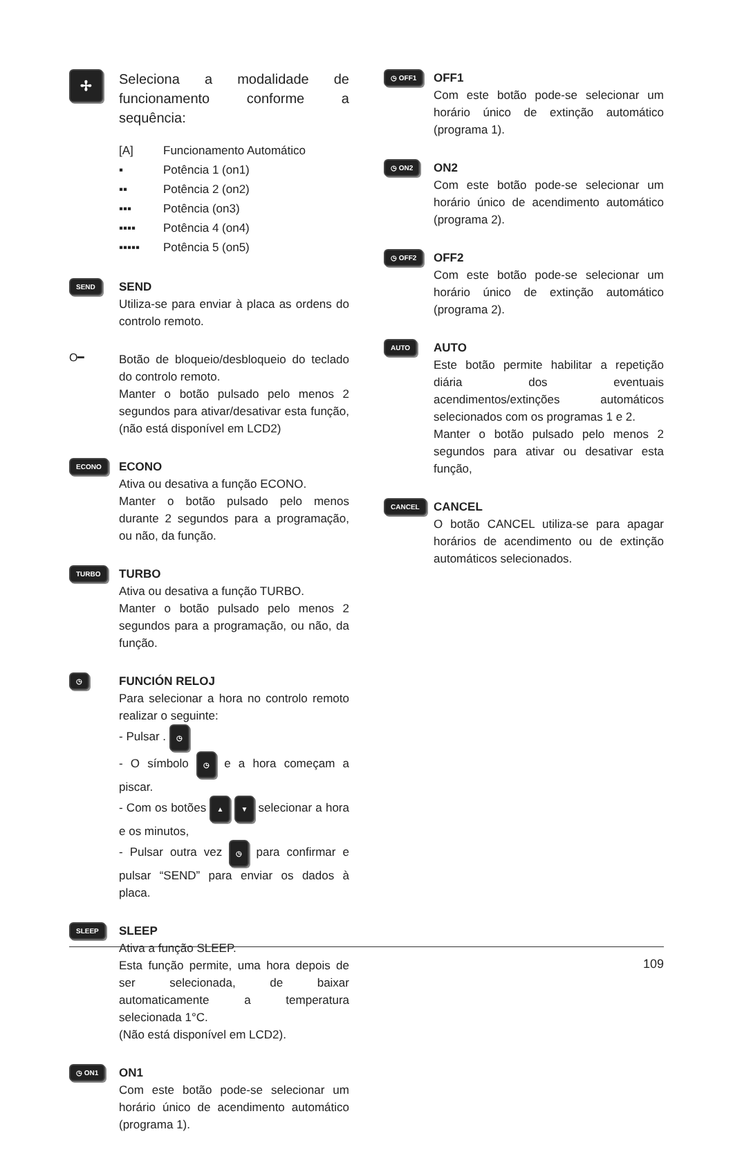✢
Seleciona a modalidade de funcionamento conforme a sequência:
[A] Funcionamento Automático
▪ Potência 1 (on1)
▪▪ Potência 2 (on2)
▪▪▪ Potência (on3)
▪▪▪▪ Potência 4 (on4)
▪▪▪▪▪ Potência 5 (on5)
SEND
SEND
Utiliza-se para enviar à placa as ordens do controlo remoto.
O━
Botão de bloqueio/desbloqueio do teclado do controlo remoto.
Manter o botão pulsado pelo menos 2 segundos para ativar/desativar esta função, (não está disponível em LCD2)
ECONO
ECONO
Ativa ou desativa a função ECONO.
Manter o botão pulsado pelo menos durante 2 segundos para a programação, ou não, da função.
TURBO
TURBO
Ativa ou desativa a função TURBO.
Manter o botão pulsado pelo menos 2 segundos para a programação, ou não, da função.
◷
FUNCIÓN RELOJ
Para selecionar a hora no controlo remoto realizar o seguinte:
- Pulsar . ◷
- O símbolo ◷ e a hora começam a piscar.
- Com os botões ▲ ▼ selecionar a hora e os minutos,
- Pulsar outra vez ◷ para confirmar e pulsar “SEND” para enviar os dados à placa.
SLEEP
SLEEP
Ativa a função SLEEP.
Esta função permite, uma hora depois de ser selecionada, de baixar automaticamente a temperatura selecionada 1°C.
(Não está disponível em LCD2).
◷ ON1
ON1
Com este botão pode-se selecionar um horário único de acendimento automático (programa 1).
◷ OFF1
OFF1
Com este botão pode-se selecionar um horário único de extinção automático (programa 1).
◷ ON2
ON2
Com este botão pode-se selecionar um horário único de acendimento automático (programa 2).
◷ OFF2
OFF2
Com este botão pode-se selecionar um horário único de extinção automático (programa 2).
AUTO
AUTO
Este botão permite habilitar a repetição diária dos eventuais acendimentos/extinções automáticos selecionados com os programas 1 e 2.
Manter o botão pulsado pelo menos 2 segundos para ativar ou desativar esta função,
CANCEL
CANCEL
O botão CANCEL utiliza-se para apagar horários de acendimento ou de extinção automáticos selecionados.
109